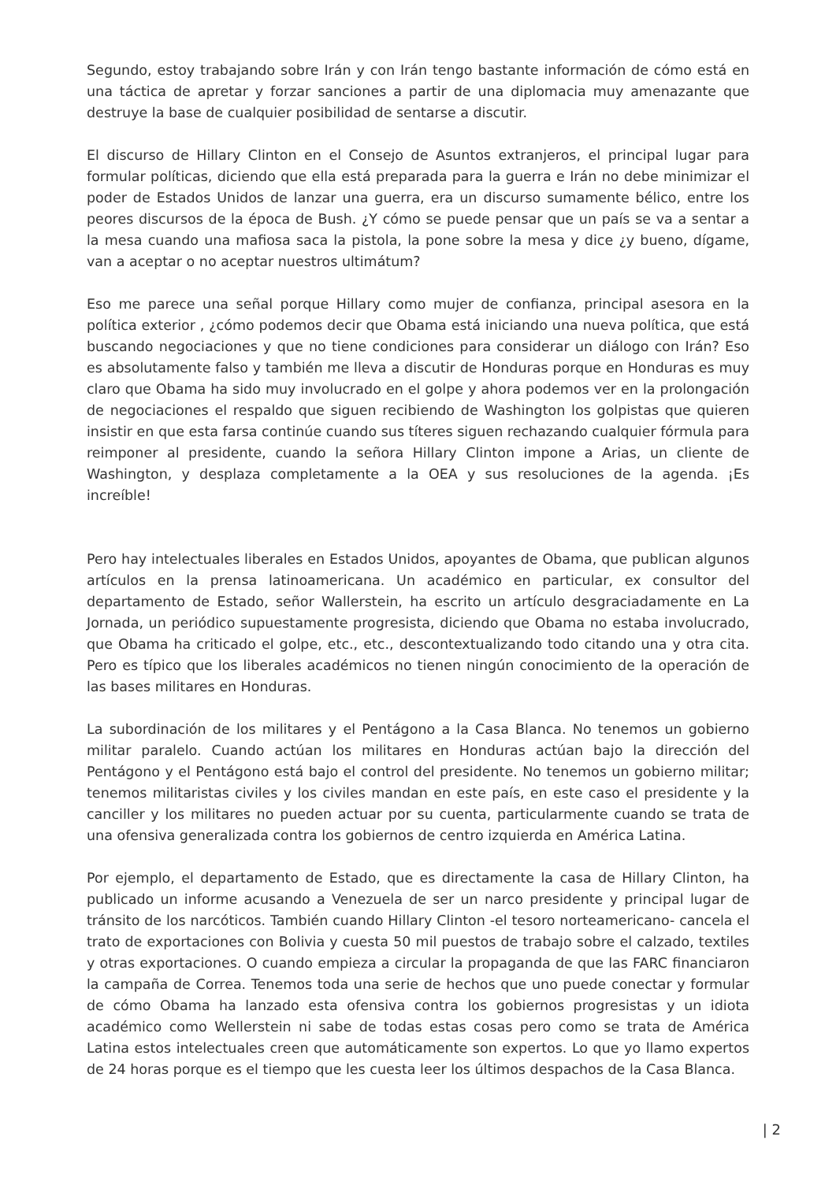Segundo, estoy trabajando sobre Irán y con Irán tengo bastante información de cómo está en una táctica de apretar y forzar sanciones a partir de una diplomacia muy amenazante que destruye la base de cualquier posibilidad de sentarse a discutir.
El discurso de Hillary Clinton en el Consejo de Asuntos extranjeros, el principal lugar para formular políticas, diciendo que ella está preparada para la guerra e Irán no debe minimizar el poder de Estados Unidos de lanzar una guerra, era un discurso sumamente bélico, entre los peores discursos de la época de Bush. ¿Y cómo se puede pensar que un país se va a sentar a la mesa cuando una mafiosa saca la pistola, la pone sobre la mesa y dice ¿y bueno, dígame, van a aceptar o no aceptar nuestros ultimátum?
Eso me parece una señal porque Hillary como mujer de confianza, principal asesora en la política exterior , ¿cómo podemos decir que Obama está iniciando una nueva política, que está buscando negociaciones y que no tiene condiciones para considerar un diálogo con Irán? Eso es absolutamente falso y también me lleva a discutir de Honduras porque en Honduras es muy claro que Obama ha sido muy involucrado en el golpe y ahora podemos ver en la prolongación de negociaciones el respaldo que siguen recibiendo de Washington los golpistas que quieren insistir en que esta farsa continúe cuando sus títeres siguen rechazando cualquier fórmula para reimponer al presidente, cuando la señora Hillary Clinton impone a Arias, un cliente de Washington, y desplaza completamente a la OEA y sus resoluciones de la agenda. ¡Es increíble!
Pero hay intelectuales liberales en Estados Unidos, apoyantes de Obama, que publican algunos artículos en la prensa latinoamericana. Un académico en particular, ex consultor del departamento de Estado, señor Wallerstein, ha escrito un artículo desgraciadamente en La Jornada, un periódico supuestamente progresista, diciendo que Obama no estaba involucrado, que Obama ha criticado el golpe, etc., etc., descontextualizando todo citando una y otra cita. Pero es típico que los liberales académicos no tienen ningún conocimiento de la operación de las bases militares en Honduras.
La subordinación de los militares y el Pentágono a la Casa Blanca. No tenemos un gobierno militar paralelo. Cuando actúan los militares en Honduras actúan bajo la dirección del Pentágono y el Pentágono está bajo el control del presidente. No tenemos un gobierno militar; tenemos militaristas civiles y los civiles mandan en este país, en este caso el presidente y la canciller y los militares no pueden actuar por su cuenta, particularmente cuando se trata de una ofensiva generalizada contra los gobiernos de centro izquierda en América Latina.
Por ejemplo, el departamento de Estado, que es directamente la casa de Hillary Clinton, ha publicado un informe acusando a Venezuela de ser un narco presidente y principal lugar de tránsito de los narcóticos. También cuando Hillary Clinton -el tesoro norteamericano- cancela el trato de exportaciones con Bolivia y cuesta 50 mil puestos de trabajo sobre el calzado, textiles y otras exportaciones. O cuando empieza a circular la propaganda de que las FARC financiaron la campaña de Correa. Tenemos toda una serie de hechos que uno puede conectar y formular de cómo Obama ha lanzado esta ofensiva contra los gobiernos progresistas y un idiota académico como Wellerstein ni sabe de todas estas cosas pero como se trata de América Latina estos intelectuales creen que automáticamente son expertos. Lo que yo llamo expertos de 24 horas porque es el tiempo que les cuesta leer los últimos despachos de la Casa Blanca.
| 2